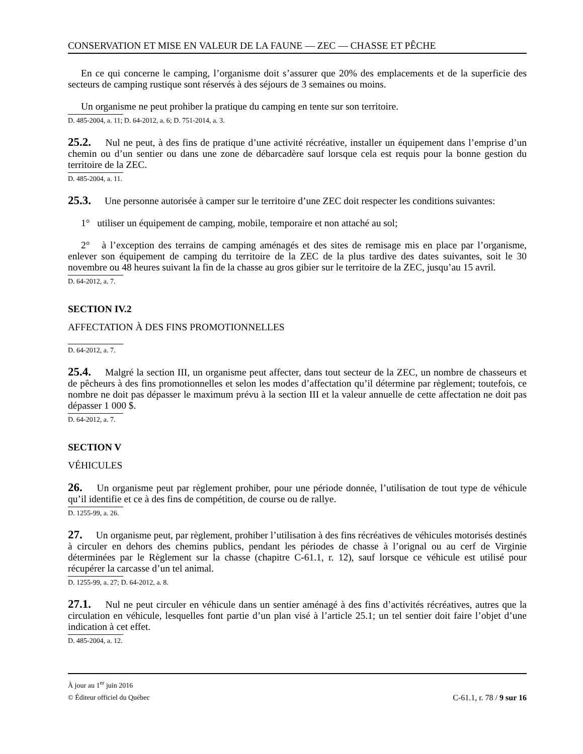CONSERVATION ET MISE EN VALEUR DE LA FAUNE — ZEC — CHASSE ET PÊCHE
En ce qui concerne le camping, l’organisme doit s’assurer que 20% des emplacements et de la superficie des secteurs de camping rustique sont réservés à des séjours de 3 semaines ou moins.
Un organisme ne peut prohiber la pratique du camping en tente sur son territoire.
D. 485-2004, a. 11; D. 64-2012, a. 6; D. 751-2014, a. 3.
25.2. Nul ne peut, à des fins de pratique d’une activité récréative, installer un équipement dans l’emprise d’un chemin ou d’un sentier ou dans une zone de débarcadère sauf lorsque cela est requis pour la bonne gestion du territoire de la ZEC.
D. 485-2004, a. 11.
25.3. Une personne autorisée à camper sur le territoire d’une ZEC doit respecter les conditions suivantes:
1° utiliser un équipement de camping, mobile, temporaire et non attaché au sol;
2° à l’exception des terrains de camping aménagés et des sites de remisage mis en place par l’organisme, enlever son équipement de camping du territoire de la ZEC de la plus tardive des dates suivantes, soit le 30 novembre ou 48 heures suivant la fin de la chasse au gros gibier sur le territoire de la ZEC, jusqu’au 15 avril.
D. 64-2012, a. 7.
SECTION IV.2
AFFECTATION À DES FINS PROMOTIONNELLES
D. 64-2012, a. 7.
25.4. Malgré la section III, un organisme peut affecter, dans tout secteur de la ZEC, un nombre de chasseurs et de pêcheurs à des fins promotionnelles et selon les modes d’affectation qu’il détermine par règlement; toutefois, ce nombre ne doit pas dépasser le maximum prévu à la section III et la valeur annuelle de cette affectation ne doit pas dépasser 1 000 $.
D. 64-2012, a. 7.
SECTION V
VÉHICULES
26. Un organisme peut par règlement prohiber, pour une période donnée, l’utilisation de tout type de véhicule qu’il identifie et ce à des fins de compétition, de course ou de rallye.
D. 1255-99, a. 26.
27. Un organisme peut, par règlement, prohiber l’utilisation à des fins récréatives de véhicules motorisés destinés à circuler en dehors des chemins publics, pendant les périodes de chasse à l’orignal ou au cerf de Virginie déterminées par le Règlement sur la chasse (chapitre C-61.1, r. 12), sauf lorsque ce véhicule est utilisé pour récupérer la carcasse d’un tel animal.
D. 1255-99, a. 27; D. 64-2012, a. 8.
27.1. Nul ne peut circuler en véhicule dans un sentier aménagé à des fins d’activités récréatives, autres que la circulation en véhicule, lesquelles font partie d’un plan visé à l’article 25.1; un tel sentier doit faire l’objet d’une indication à cet effet.
D. 485-2004, a. 12.
À jour au 1<sup>er</sup> juin 2016
© Éditeur officiel du Québec C-61.1, r. 78 / 9 sur 16